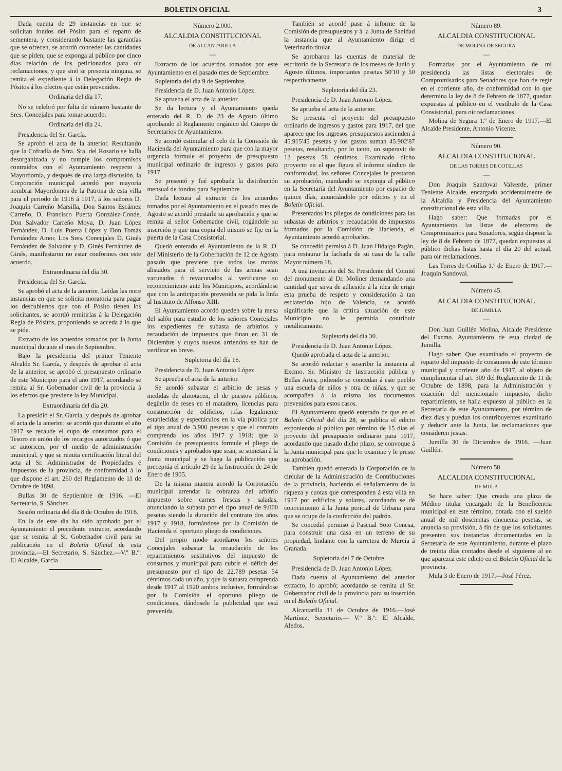BOLETIN OFICIAL 3
Dada cuenta de 29 instancias en que se solicitan fondos del Pósito para el reparto de sementera, y considerando bastante las garantías que se ofrecen, se acordó conceder las cantidades que se piden; que se exponga al público por cinco días relación de los peticionarios para oír reclamaciones, y que sinó se presenta ninguna, se remita el expediente á la Delegación Regia de Pósitos á los efectos que están prevenidos.
Ordinaria del día 17.
No se celebró por falta de número bastante de Sres. Concejales para tomar acuerdo.
Ordinaria del día 24.
Presidencia del Sr. García.
Se aprobó el acta de la anterior. Resultando que la Cofradía de Ntra. Sra. del Rosario se halla desorganizada y no cumple los compromisos contraídos con el Ayuntamiento respecto á Mayordomía, y después de una larga discusión, la Corporación municipal acordó por mayoría nombrar Mayordomos de la Patrona de esta villa para el periodo de 1916 á 1917, á los señores D. Joaquín Carreño Marsilla, Don Santos Escámez Carreño, D. Francisco Puerta González-Conde, Don Salvador Carreño Moya, D. Juan López Fernández, D. Luis Puerta López y Don Tomás Fernández Amor. Los Sres. Concejales D. Ginés Fernández de Salvador y D. Ginés Fernández de Ginés, manifestaron no estar conformes con este acuerdo.
Extraordinaria del día 30.
Presidencia del Sr. García.
Se aprobó el acta de la anterior. Leidas las once instancias en que se solicita moratoria para pagar los descubiertos que con el Pósito tienen los solicitantes, se acordó remitirlas á la Delegación Regia de Pósitos, proponiendo se acceda á lo que se pide.
Extracto de los acuerdos tomados por la Junta municipal durante el mes de Septiembre.
Bajo la presidencia del primer Teniente Alcalde Sr. García, y después de aprobar el acta de la anterior, se aprobó el presupuesto ordinario de este Municipio para el año 1917, acordando se remita al Sr. Gobernador civil de la provincia á los efectos que previene la ley Municipal.
Extraordinaria del día 20.
La presidió el Sr. García, y después de aprobar el acta de la anterior, se acordó que durante el año 1917 se recaude el cupo de consumos para el Tesoro en unión de los recargos autorizados ó que se autoricen, por el medio de administración municipal, y que se remita certificación literal del acta al Sr. Administrador de Propiedades é Impuestos de la provincia, de conformidad á lo que dispone el art. 260 del Reglamento de 11 de Octubre de 1898.
Bullas 30 de Septiembre de 1916. —El Secretario, S. Sánchez.
Sesión ordinaria del día 8 de Octubre de 1916.
En la de este día ha sido aprobado por el Ayuntamiento el precedente extracto, acordando que se remita al Sr. Gobernador civil para su publicación en el Boletín Oficial de esta provincia.—El Secretario, S. Sánchez.—V.º B.º: El Alcalde, García
Número 2.000.
ALCALDIA CONSTITUCIONAL
DE ALCANTARILLA
—
Extracto de los acuerdos tomados por este Ayuntamiento en el pasado mes de Septiembre.
Supletoria del día 9 de Septiembre.
Presidencia de D. Juan Antonio López.
Se aprueba el acta de la anterior.
Se da lectura y el Ayuntamiento queda enterado del R. D. de 23 de Agosto último aprobando el Reglamento orgánico del Cuerpo de Secretarios de Ayuntamiento.
Se acordó estimular el celo de la Comisión de Hacienda del Ayuntamiento para que con la mayor urgencia formule el proyecto de presupuesto municipal ordinario de ingresos y gastos para 1917.
Se presentó y fué aprobada la distribución mensual de fondos para Septiembre.
Dada lectura al extracto de los acuerdos tomados por el Ayuntamiento en el pasado mes de Agosto se acordó prestarle su aprobación y que se remita al señor Gobernador civil, rogándole su inserción y que una copia del mismo se fije en la puerta de la Casa Consistorial.
Quedó enterado el Ayuntamiento de la R. O. del Ministerio de la Gobernación de 12 de Agosto pasado que previene que todos los mozos alistados para el servicio de las armas sean vacunados ó revacunados al verificarse su reconocimiento ante los Municipios, acordándose que con la anticipación prevenida se pida la linfa al Instituto de Alfonso XIII.
El Ayuntamiento acordó queden sobre la mesa del salón para estudio de los señores Concejales los expedientes de subasta de arbitrios y recaudación de impuestos que finan en 31 de Diciembre y cuyos nuevos arriendos se han de verificar en breve.
Supletoria del día 16.
Presidencia de D. Juan Antonio López.
Se aprueba el acta de la anterior.
Se acordó subastar el arbitrio de pesas y medidas de almotacen, el de puestos públicos, degüello de reses en el matadero, licencias para construcción de edificios, rifas legalmente establecidas y espectáculos en la vía pública por el tipo anual de 3.900 pesetas y que el contrato comprenda los años 1917 y 1918; que la Comisión de presupuestos formule el pliego de condiciones y aprobados que sean, se sometan á la Junta municipal y se haga la publicación que preceptúa el artículo 29 de la Instrucción de 24 de Enero de 1905.
De la misma manera acordó la Corporación municipal arrendar la cobranza del arbitrio impuesto sobre carnes frescas y saladas, anunciando la subasta por el tipo anual de 9.000 pesetas siendo la duración del contrato dos años 1917 y 1918, formándose por la Comisión de Hacienda el oportuno pliego de condiciones.
Del propio modo acordaron los señores Concejales subastar la recaudación de los repartimientos sustitutivos del impuesto de consumos y municipal para cubrir el déficit del presupuesto por el tipo de 22.789 pesetas 54 céntimos cada un año, y que la subasta comprenda desde 1917 al 1920 ambos inclusive, formándose por la Comisión el oportuno pliego de condiciones, dándosele la publicidad que está prevenida.
También se acordó pase á informe de la Comisión de presupuestos y á la Junta de Sanidad la instancia que al Ayuntamiento dirige el Veterinario titular.
Se aprobaron las cuentas de material de escritorio de la Secretaría de los meses de Junio y Agosto últimos, importantes pesetas 50'10 y 50 respectivamente.
Supletoria del día 23.
Presidencia de D. Juan Antonio López.
Se aprueba el acta de la anterior.
Se presenta el proyecto del presupuesto ordinario de ingresos y gastos para 1917, del que aparece que los ingresos presupuestos ascienden á 45.915'45 pesetas y los gastos suman 45.902'87 pesetas, resultando, por lo tanto, un superavit de 12 pesetas 58 céntimos. Examinado dicho proyecto en el que figura el informe síndico de conformidad, los señores Concejales le prestaron su aprobación, mandando se exponga al público en la Secretaría del Ayuntamiento por espacio de quince días, anunciándolo por edictos y en el Boletín Oficial.
Presentados los pliegos de condiciones para las subastas de arbitrios y recaudación de impuestos formados por la Comisión de Hacienda, el Ayuntamiento acordó aprobarlos.
Se concedió permiso á D. Juan Hidalgo Pagán, para restaurar la fachada de su casa de la calle Mayor número 18.
A una invitación del Sr. Presidente del Comité del monumento al Dr. Moliner demandando una cantidad que sirva de adhesión á la idea de erigir esta prueba de respeto y consideración á tan esclarecido hijo de Valencia, se acordó significarle que la crítica situación de este Municipio no le permitía contribuir metálicamente.
Supletoria del día 30.
Presidencia de D. Juan Antonio López.
Quedó aprobada el acta de la anterior.
Se acordó redactar y suscribir la instancia al Excmo. Sr. Ministro de Instrucción pública y Bellas Artes, pidiendo se concedan á este pueblo una escuela de niños y otra de niñas, y que se acompañen á la misma los documentos prevenidos para estos casos.
El Ayuntamiento quedó enterado de que en el Boletín Oficial del día 28, se publica el edicto exponiendo al público por término de 15 días el proyecto del presupuesto ordinario para 1917, acordando que pasado dicho plazo, se convoque á la Junta municipal para que lo examine y le preste su aprobación.
También quedó enterada la Corporación de la circular de la Administración de Contribuciones de la provincia, haciendo el señalamiento de la riqueza y cuotas que corresponden á esta villa en 1917 por edificios y solares, acordando se dé conocimiento á la Junta pericial de Urbana para que se ocupe de la confección del padrón.
Se concedió permiso á Pascual Soto Conesa, para construir una casa en un terreno de su propiedad, lindante con la carretera de Murcia á Granada.
Supletoria del 7 de Octubre.
Presidencia de D. Juan Antonio López.
Dada cuenta al Ayuntamiento del anterior extracto, lo aprobó; acordando se remita al Sr. Gobernador civil de la provincia para su inserción en el Boletín Oficial.
Alcantarilla 11 de Octubre de 1916.—José Martínez, Secretario.— V.º B.º: El Alcalde, Aledos.
Número 89.
ALCALDIA CONSTITUCIONAL
DE MOLINA DE SEGURA
—
Formadas por el Ayuntamiento de mi presidencia las listas electorales de Compromisarios para Senadores que han de regir en el corriente año, de conformidad con lo que determina la ley de 8 de Febrero de 1877, quedan expuestas al público en el vestíbulo de la Casa Consistorial, para oir reclamaciones.
Molina de Segura 1.º de Enero de 1917.—El Alcalde Presidente, Antonio Vicente.
Número 90.
ALCALDIA CONSTITUCIONAL
DE LAS TORRES DE COTILLAS
—
Don Joaquín Sandoval Valverde, primer Teniente Alcalde, encargado accidentalmente de la Alcaldía y Presidencia del Ayuntamiento constitucional de esta villa.
Hago saber: Que formadas por el Ayuntamiento las listas de electores de Compromisarios para Senadores, según dispone la ley de 8 de Febrero de 1877, quedan expuestas al público dichas listas hasta el día 20 del actual, para oir reclamaciones.
Las Torres de Cotillas 1.º de Enero de 1917.—Joaquín Sandoval.
Número 45.
ALCALDIA CONSTITUCIONAL
DE JUMILLA
—
Don Juan Guillén Molina, Alcalde Presidente del Excmo. Ayuntamiento de esta ciudad de Jumilla.
Hago saber: Que examinado el proyecto de reparto del impuesto de consumos de este término municipal y corriente año de 1917, al objeto de cumplimentar el art. 309 del Reglamento de 11 de Octubre de 1898, para la Administración y exacción del mencionado impuesto, dicho repartimiento, se halla expuesto al público en la Secretaría de este Ayuntamiento, por término de diez días y puedan los contribuyentes examinarlo y deducir ante la Junta, las reclamaciones que consideren justas.
Jumilla 30 de Diciembre de 1916. —Juan Guillén.
Número 58.
ALCALDIA CONSTITUCIONAL
DE MULA
Se hace saber: Que creada una plaza de Médico titular encargado de la Beneficencia municipal en este término, dotada con el sueldo anual de mil doscientas cincuenta pesetas, se anuncia su provisión, á fin de que los solicitantes presenten sus instancias documentadas en la Secretaría de este Ayuntamiento, durante el plazo de treinta días contados desde el siguiente al en que aparezca este edicto en el Boletín Oficial de la provincia.
Mula 3 de Enero de 1917.—José Pérez.